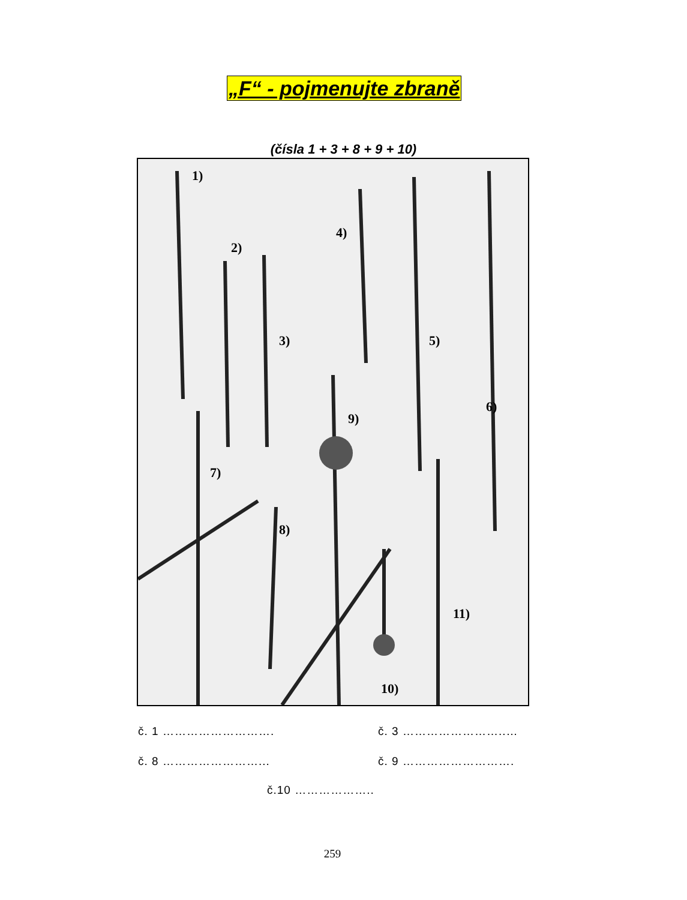„F“ - pojmenujte zbraně
(čísla 1 + 3 + 8 + 9 + 10)
1)
2)
3)
4)
5)
6)
7)
8)
9)
10)
11)
č. 1 ………………………. č. 3 ……………………..…
č. 8 ……………………... č. 9 ……………………….
č.10 ………………..
259